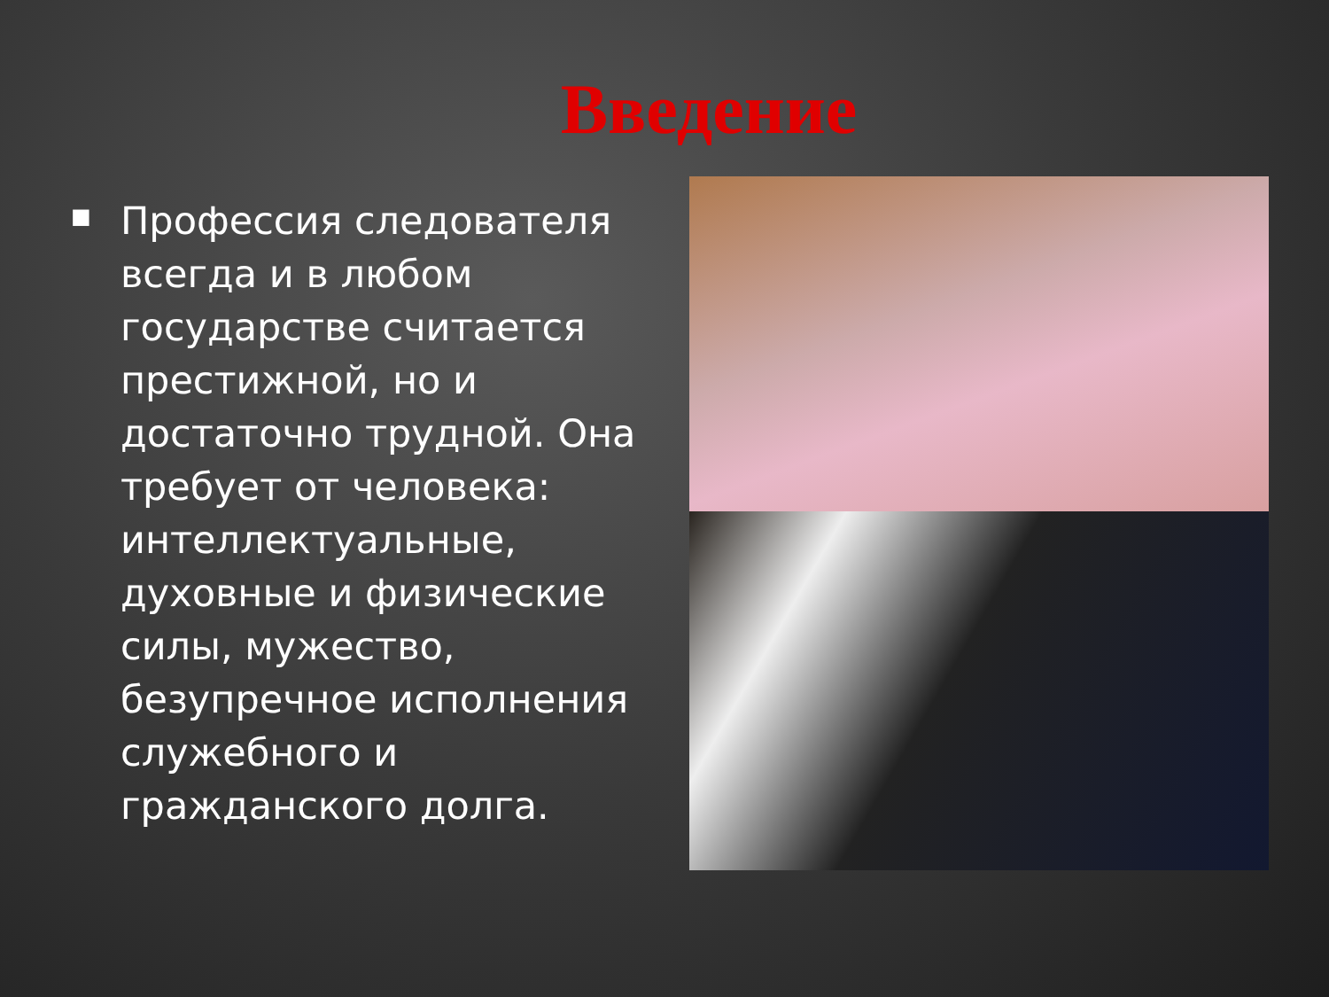Введение
■
Профессия следователя всегда и в любом государстве считается престижной, но и достаточно трудной. Она требует от человека: интеллектуальные, духовные и физические силы, мужество, безупречное исполнения служебного и гражданского долга.